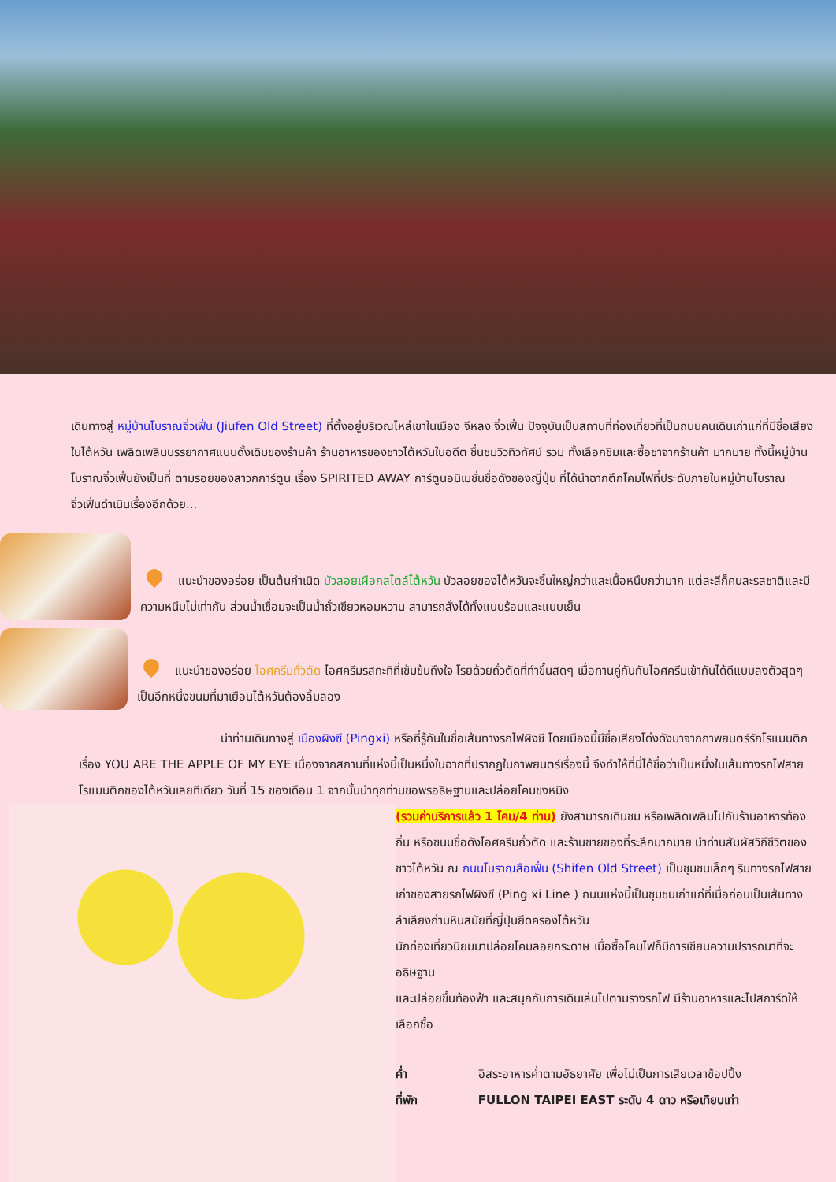เดินทางสู่ หมู่บ้านโบราณจิ่วเฟิ่น (Jiufen Old Street) ที่ตั้งอยู่บริเวณไหล่เขาในเมือง จีหลง จิ่วเฟิ่น ปัจจุบันเป็นสถานที่ท่องเที่ยวที่เป็นถนนคนเดินเก่าแก่ที่มีชื่อเสียงในไต้หวัน เพลิดเพลินบรรยากาศแบบดั้งเดิมของร้านค้า ร้านอาหารของชาวไต้หวันในอดีต ชื่นชมวิวทิวทัศน์ รวม ทั้งเลือกชิมและซื้อชาจากร้านค้า มากมาย ทั้งนี้หมู่บ้านโบราณจิ่วเฟิ่นยังเป็นที่ ตามรอยของสาวกการ์ตูน เรื่อง SPIRITED AWAY การ์ตูนอนิเมชั่นชื่อดังของญี่ปุ่น ที่ได้นำฉากตึกโคมไฟที่ประดับภายในหมู่บ้านโบราณจิ่วเฟิ่นดำเนินเรื่องอีกด้วย...
แนะนำของอร่อย เป็นต้นกำเนิด บัวลอยเผือกสไตล์ไต้หวัน บัวลอยของไต้หวันจะชิ้นใหญ่กว่าและเนื้อหนึบกว่ามาก แต่ละสีก็คนละรสชาติและมีความหนึบไม่เท่ากัน ส่วนน้ำเชื่อมจะเป็นน้ำถั่วเขียวหอมหวาน สามารถสั่งได้ทั้งแบบร้อนและแบบเย็น
แนะนำของอร่อย ไอศครีมถั่วตัด ไอศครีมรสกะทิที่เข้มข้นถึงใจ โรยด้วยถั่วตัดที่ทำขึ้นสดๆ เมื่อทานคู่กันกับไอศครีมเข้ากันได้ดีแบบลงตัวสุดๆ เป็นอีกหนึ่งขนมที่มาเยือนไต้หวันต้องลิ้มลอง
นำท่านเดินทางสู่ เมืองผิงซี (Pingxi) หรือที่รู้กันในชื่อเส้นทางรถไฟผิงซี โดยเมืองนี้มีชื่อเสียงโด่งดังมาจากภาพยนตร์รักโรแมนติกเรื่อง YOU ARE THE APPLE OF MY EYE เนื่องจากสถานที่แห่งนี้เป็นหนึ่งในฉากที่ปรากฏในภาพยนตร์เรื่องนี้ จึงทำให้ที่นี่ได้ชื่อว่าเป็นหนึ่งในเส้นทางรถไฟสาย โรแมนติกของไต้หวันเลยทีเดียว วันที่ 15 ของเดือน 1 จากนั้นนำทุกท่านขอพรอธิษฐานและปล่อยโคมขงหมิง
(รวมค่าบริการแล้ว 1 โคม/4 ท่าน) ยังสามารถเดินชม หรือเพลิดเพลินไปกับร้านอาหารท้องถิ่น หรือขนมชื่อดังไอศครีมถั่วตัด และร้านขายของที่ระลึกมากมาย นำท่านสัมผัสวิถีชีวิตของชาวไต้หวัน ณ ถนนโบราณสือเฟิ่น (Shifen Old Street) เป็นชุมชนเล็กๆ ริมทางรถไฟสายเก่าของสายรถไฟผิงซี (Ping xi Line ) ถนนแห่งนี้เป็นชุมชนเก่าแก่ที่เมื่อก่อนเป็นเส้นทางลำเลียงถ่านหินสมัยที่ญี่ปุ่นยึดครองไต้หวัน
นักท่องเที่ยวนิยมมาปล่อยโคมลอยกระดาษ เมื่อซื้อโคมไฟก็มีการเขียนความปรารถนาที่จะอธิษฐาน
และปล่อยขึ้นท้องฟ้า และสนุกกับการเดินเล่นไปตามรางรถไฟ มีร้านอาหารและโปสการ์ดให้เลือกซื้อ
ค่ำ อิสระอาหารค่ำตามอัธยาศัย เพื่อไม่เป็นการเสียเวลาช้อปปิ้ง
ที่พัก FULLON TAIPEI EAST ระดับ 4 ดาว หรือเทียบเท่า